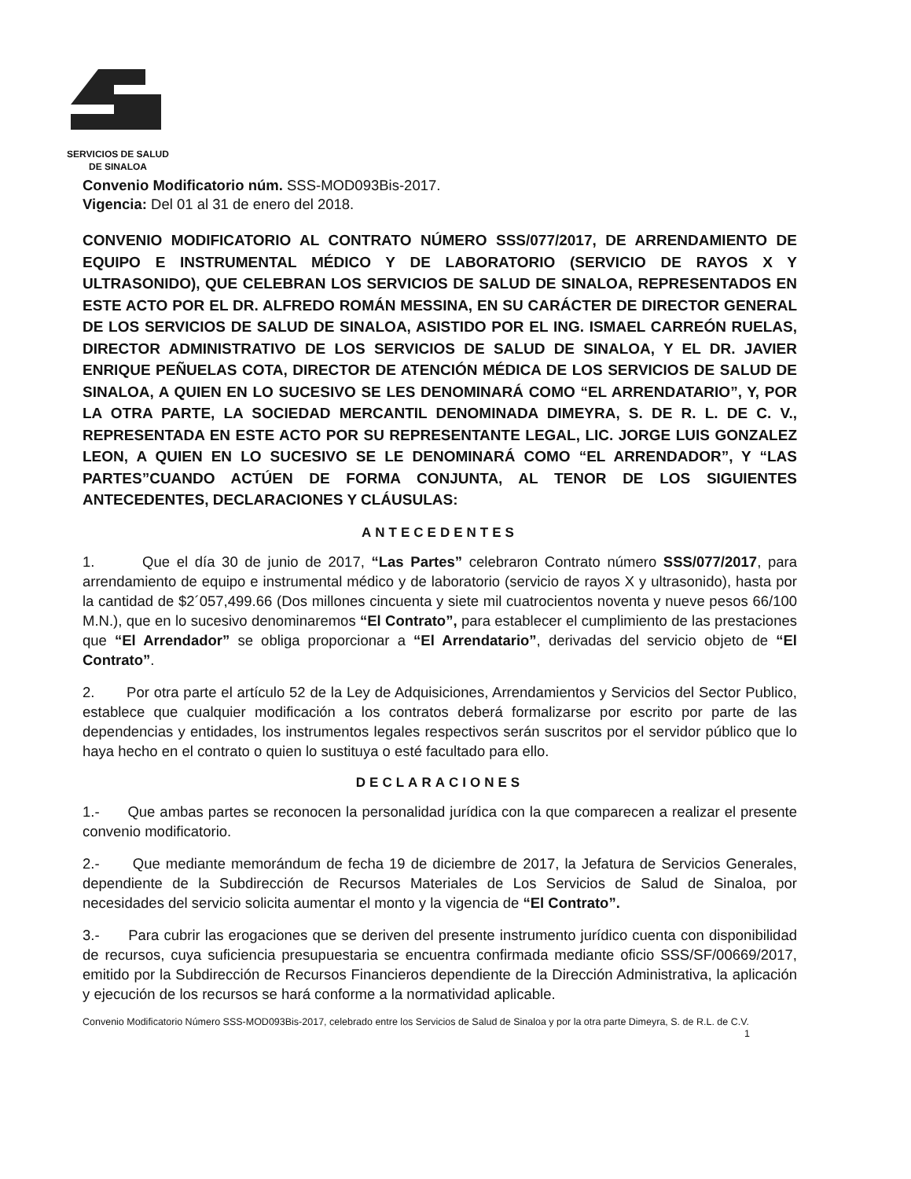SERVICIOS DE SALUD
DE SINALOA
Convenio Modificatorio núm. SSS-MOD093Bis-2017.
Vigencia: Del 01 al 31 de enero del 2018.
CONVENIO MODIFICATORIO AL CONTRATO NÚMERO SSS/077/2017, DE ARRENDAMIENTO DE EQUIPO E INSTRUMENTAL MÉDICO Y DE LABORATORIO (SERVICIO DE RAYOS X Y ULTRASONIDO), QUE CELEBRAN LOS SERVICIOS DE SALUD DE SINALOA, REPRESENTADOS EN ESTE ACTO POR EL DR. ALFREDO ROMÁN MESSINA, EN SU CARÁCTER DE DIRECTOR GENERAL DE LOS SERVICIOS DE SALUD DE SINALOA, ASISTIDO POR EL ING. ISMAEL CARREÓN RUELAS, DIRECTOR ADMINISTRATIVO DE LOS SERVICIOS DE SALUD DE SINALOA, Y EL DR. JAVIER ENRIQUE PEÑUELAS COTA, DIRECTOR DE ATENCIÓN MÉDICA DE LOS SERVICIOS DE SALUD DE SINALOA, A QUIEN EN LO SUCESIVO SE LES DENOMINARÁ COMO “EL ARRENDATARIO”, Y, POR LA OTRA PARTE, LA SOCIEDAD MERCANTIL DENOMINADA DIMEYRA, S. DE R. L. DE C. V., REPRESENTADA EN ESTE ACTO POR SU REPRESENTANTE LEGAL, LIC. JORGE LUIS GONZALEZ LEON, A QUIEN EN LO SUCESIVO SE LE DENOMINARÁ COMO “EL ARRENDADOR”, Y “LAS PARTES”CUANDO ACTÚEN DE FORMA CONJUNTA, AL TENOR DE LOS SIGUIENTES ANTECEDENTES, DECLARACIONES Y CLÁUSULAS:
ANTECEDENTES
1. Que el día 30 de junio de 2017, “Las Partes” celebraron Contrato número SSS/077/2017, para arrendamiento de equipo e instrumental médico y de laboratorio (servicio de rayos X y ultrasonido), hasta por la cantidad de $2´057,499.66 (Dos millones cincuenta y siete mil cuatrocientos noventa y nueve pesos 66/100 M.N.), que en lo sucesivo denominaremos “El Contrato”, para establecer el cumplimiento de las prestaciones que “El Arrendador” se obliga proporcionar a “El Arrendatario”, derivadas del servicio objeto de “El Contrato”.
2. Por otra parte el artículo 52 de la Ley de Adquisiciones, Arrendamientos y Servicios del Sector Publico, establece que cualquier modificación a los contratos deberá formalizarse por escrito por parte de las dependencias y entidades, los instrumentos legales respectivos serán suscritos por el servidor público que lo haya hecho en el contrato o quien lo sustituya o esté facultado para ello.
DECLARACIONES
1.- Que ambas partes se reconocen la personalidad jurídica con la que comparecen a realizar el presente convenio modificatorio.
2.- Que mediante memorándum de fecha 19 de diciembre de 2017, la Jefatura de Servicios Generales, dependiente de la Subdirección de Recursos Materiales de Los Servicios de Salud de Sinaloa, por necesidades del servicio solicita aumentar el monto y la vigencia de “El Contrato”.
3.- Para cubrir las erogaciones que se deriven del presente instrumento jurídico cuenta con disponibilidad de recursos, cuya suficiencia presupuestaria se encuentra confirmada mediante oficio SSS/SF/00669/2017, emitido por la Subdirección de Recursos Financieros dependiente de la Dirección Administrativa, la aplicación y ejecución de los recursos se hará conforme a la normatividad aplicable.
Convenio Modificatorio Número SSS-MOD093Bis-2017, celebrado entre los Servicios de Salud de Sinaloa y por la otra parte Dimeyra, S. de R.L. de C.V.
1